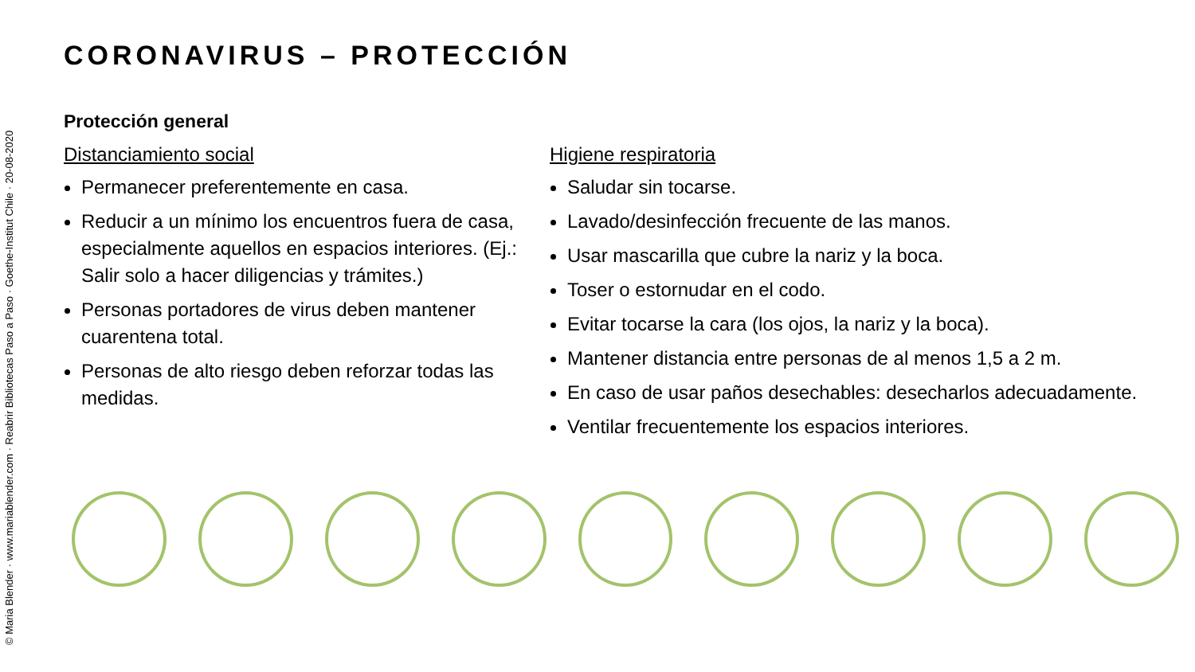© Maria Blender · www.mariablender.com · Reabrir Bibliotecas Paso a Paso · Goethe-Institut Chile · 20-08-2020
CORONAVIRUS – PROTECCIÓN
Protección general
Distanciamiento social
Permanecer preferentemente en casa.
Reducir a un mínimo los encuentros fuera de casa, especialmente aquellos en espacios interiores. (Ej.: Salir solo a hacer diligencias y trámites.)
Personas portadores de virus deben mantener cuarentena total.
Personas de alto riesgo deben reforzar todas las medidas.
Higiene respiratoria
Saludar sin tocarse.
Lavado/desinfección frecuente de las manos.
Usar mascarilla que cubre la nariz y la boca.
Toser o estornudar en el codo.
Evitar tocarse la cara (los ojos, la nariz y la boca).
Mantener distancia entre personas de al menos 1,5 a 2 m.
En caso de usar paños desechables: desecharlos adecuadamente.
Ventilar frecuentemente los espacios interiores.